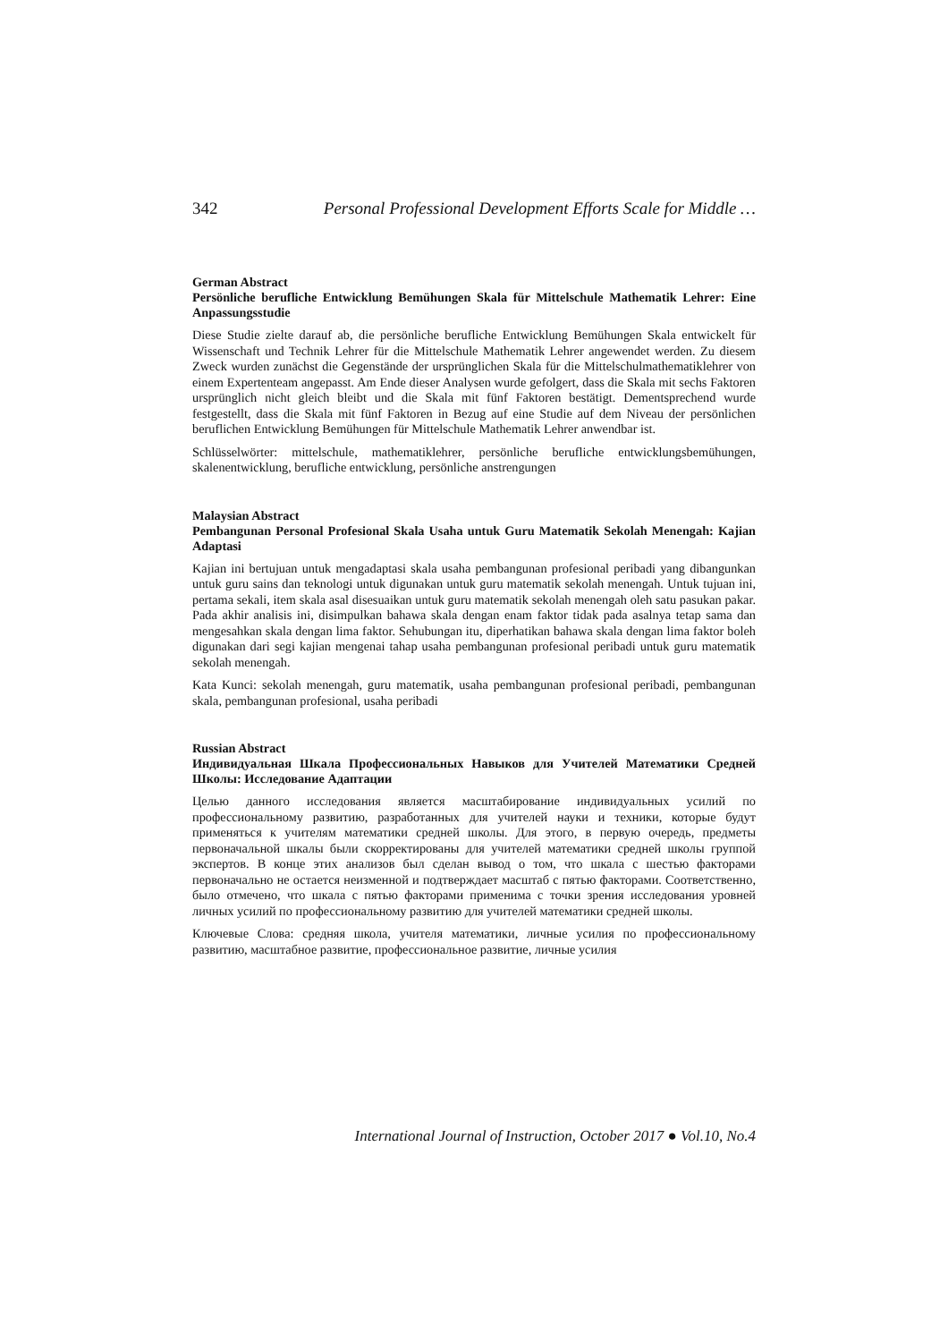342 Personal Professional Development Efforts Scale for Middle …
German Abstract
Persönliche berufliche Entwicklung Bemühungen Skala für Mittelschule Mathematik Lehrer: Eine Anpassungsstudie
Diese Studie zielte darauf ab, die persönliche berufliche Entwicklung Bemühungen Skala entwickelt für Wissenschaft und Technik Lehrer für die Mittelschule Mathematik Lehrer angewendet werden. Zu diesem Zweck wurden zunächst die Gegenstände der ursprünglichen Skala für die Mittelschulmathematiklehrer von einem Expertenteam angepasst. Am Ende dieser Analysen wurde gefolgert, dass die Skala mit sechs Faktoren ursprünglich nicht gleich bleibt und die Skala mit fünf Faktoren bestätigt. Dementsprechend wurde festgestellt, dass die Skala mit fünf Faktoren in Bezug auf eine Studie auf dem Niveau der persönlichen beruflichen Entwicklung Bemühungen für Mittelschule Mathematik Lehrer anwendbar ist.
Schlüsselwörter: mittelschule, mathematiklehrer, persönliche berufliche entwicklungsbemühungen, skalenentwicklung, berufliche entwicklung, persönliche anstrengungen
Malaysian Abstract
Pembangunan Personal Profesional Skala Usaha untuk Guru Matematik Sekolah Menengah: Kajian Adaptasi
Kajian ini bertujuan untuk mengadaptasi skala usaha pembangunan profesional peribadi yang dibangunkan untuk guru sains dan teknologi untuk digunakan untuk guru matematik sekolah menengah. Untuk tujuan ini, pertama sekali, item skala asal disesuaikan untuk guru matematik sekolah menengah oleh satu pasukan pakar. Pada akhir analisis ini, disimpulkan bahawa skala dengan enam faktor tidak pada asalnya tetap sama dan mengesahkan skala dengan lima faktor. Sehubungan itu, diperhatikan bahawa skala dengan lima faktor boleh digunakan dari segi kajian mengenai tahap usaha pembangunan profesional peribadi untuk guru matematik sekolah menengah.
Kata Kunci: sekolah menengah, guru matematik, usaha pembangunan profesional peribadi, pembangunan skala, pembangunan profesional, usaha peribadi
Russian Abstract
Индивидуальная Шкала Профессиональных Навыков для Учителей Математики Средней Школы: Исследование Адаптации
Целью данного исследования является масштабирование индивидуальных усилий по профессиональному развитию, разработанных для учителей науки и техники, которые будут применяться к учителям математики средней школы. Для этого, в первую очередь, предметы первоначальной шкалы были скорректированы для учителей математики средней школы группой экспертов. В конце этих анализов был сделан вывод о том, что шкала с шестью факторами первоначально не остается неизменной и подтверждает масштаб с пятью факторами. Соответственно, было отмечено, что шкала с пятью факторами применима с точки зрения исследования уровней личных усилий по профессиональному развитию для учителей математики средней школы.
Ключевые Слова: средняя школа, учителя математики, личные усилия по профессиональному развитию, масштабное развитие, профессиональное развитие, личные усилия
International Journal of Instruction, October 2017 ● Vol.10, No.4